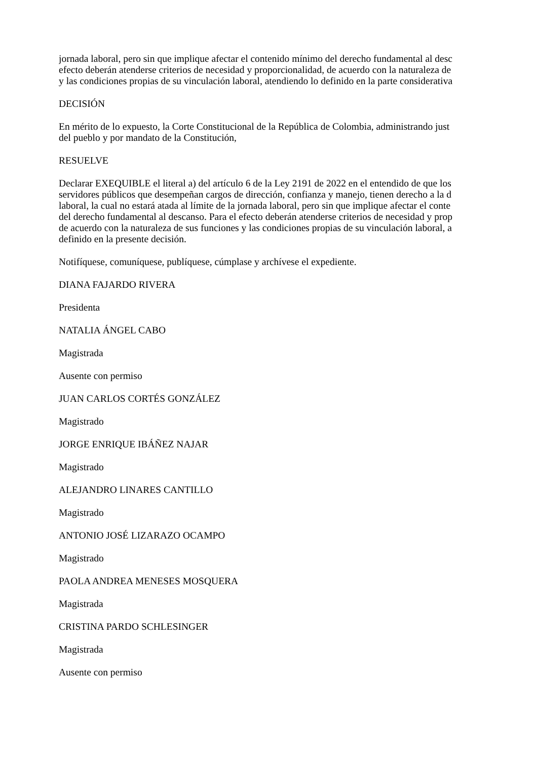jornada laboral, pero sin que implique afectar el contenido mínimo del derecho fundamental al desc
efecto deberán atenderse criterios de necesidad y proporcionalidad, de acuerdo con la naturaleza de
y las condiciones propias de su vinculación laboral, atendiendo lo definido en la parte considerativa
DECISIÓN
En mérito de lo expuesto, la Corte Constitucional de la República de Colombia, administrando just
del pueblo y por mandato de la Constitución,
RESUELVE
Declarar EXEQUIBLE el literal a) del artículo 6 de la Ley 2191 de 2022 en el entendido de que los
servidores públicos que desempeñan cargos de dirección, confianza y manejo, tienen derecho a la d
laboral, la cual no estará atada al límite de la jornada laboral, pero sin que implique afectar el conte
del derecho fundamental al descanso. Para el efecto deberán atenderse criterios de necesidad y prop
de acuerdo con la naturaleza de sus funciones y las condiciones propias de su vinculación laboral, a
definido en la presente decisión.
Notifíquese, comuníquese, publíquese, cúmplase y archívese el expediente.
DIANA FAJARDO RIVERA
Presidenta
NATALIA ÁNGEL CABO
Magistrada
Ausente con permiso
JUAN CARLOS CORTÉS GONZÁLEZ
Magistrado
JORGE ENRIQUE IBÁÑEZ NAJAR
Magistrado
ALEJANDRO LINARES CANTILLO
Magistrado
ANTONIO JOSÉ LIZARAZO OCAMPO
Magistrado
PAOLA ANDREA MENESES MOSQUERA
Magistrada
CRISTINA PARDO SCHLESINGER
Magistrada
Ausente con permiso